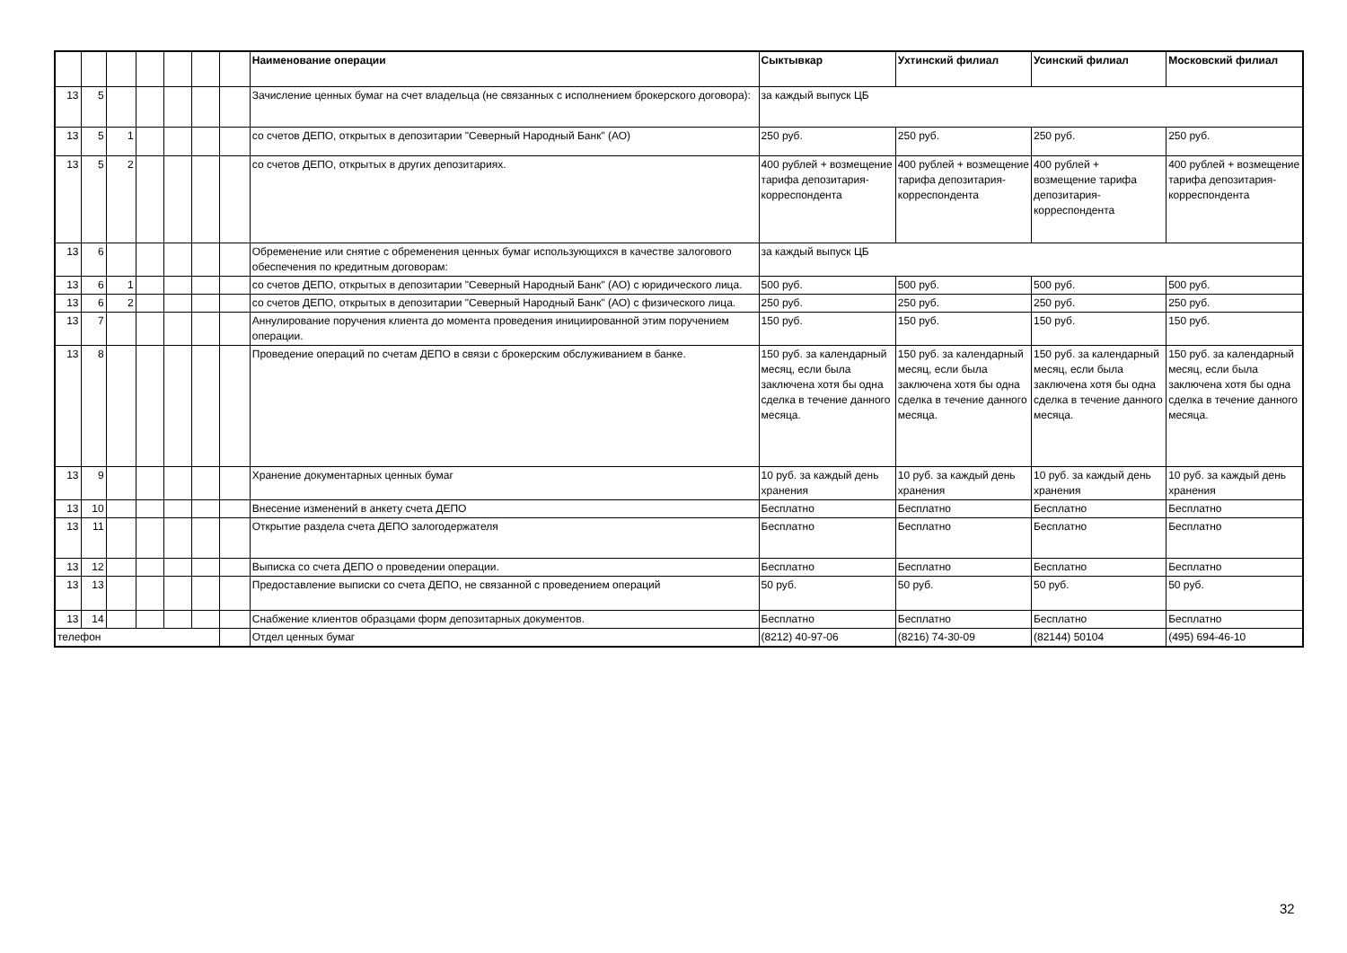| | | | | | | | Наименование операции | Сыктывкар | Ухтинский филиал | Усинский филиал | Московский филиал |
| --- | --- | --- | --- | --- | --- | --- | --- | --- | --- | --- | --- |
| 13 | 5 | | | | | | Зачисление ценных бумаг на счет владельца (не связанных с исполнением брокерского договора): | за каждый выпуск ЦБ | | | |
| 13 | 5 | 1 | | | | | со счетов ДЕПО, открытых в депозитарии "Северный Народный Банк" (АО) | 250 руб. | 250 руб. | 250 руб. | 250 руб. |
| 13 | 5 | 2 | | | | | со счетов ДЕПО, открытых в других депозитариях. | 400 рублей + возмещение тарифа депозитария-корреспондента | 400 рублей + возмещение тарифа депозитария-корреспондента | 400 рублей + возмещение тарифа депозитария-корреспондента | 400 рублей + возмещение тарифа депозитария-корреспондента |
| 13 | 6 | | | | | | Обременение или снятие с обременения ценных бумаг использующихся в качестве залогового обеспечения по кредитным договорам: | за каждый выпуск ЦБ | | | |
| 13 | 6 | 1 | | | | | со счетов ДЕПО, открытых в депозитарии "Северный Народный Банк" (АО) с юридического лица. | 500 руб. | 500 руб. | 500 руб. | 500 руб. |
| 13 | 6 | 2 | | | | | со счетов ДЕПО, открытых в депозитарии "Северный Народный Банк" (АО) с физического лица. | 250 руб. | 250 руб. | 250 руб. | 250 руб. |
| 13 | 7 | | | | | | Аннулирование поручения клиента до момента проведения инициированной этим поручением операции. | 150 руб. | 150 руб. | 150 руб. | 150 руб. |
| 13 | 8 | | | | | | Проведение операций по счетам ДЕПО в связи с брокерским обслуживанием в банке. | 150 руб. за календарный месяц, если была заключена хотя бы одна сделка в течение данного месяца. | 150 руб. за календарный месяц, если была заключена хотя бы одна сделка в течение данного месяца. | 150 руб. за календарный месяц, если была заключена хотя бы одна сделка в течение данного месяца. | 150 руб. за календарный месяц, если была заключена хотя бы одна сделка в течение данного месяца. |
| 13 | 9 | | | | | | Хранение документарных ценных бумаг | 10 руб. за каждый день хранения | 10 руб. за каждый день хранения | 10 руб. за каждый день хранения | 10 руб. за каждый день хранения |
| 13 | 10 | | | | | | Внесение изменений в анкету счета ДЕПО | Бесплатно | Бесплатно | Бесплатно | Бесплатно |
| 13 | 11 | | | | | | Открытие раздела счета ДЕПО залогодержателя | Бесплатно | Бесплатно | Бесплатно | Бесплатно |
| 13 | 12 | | | | | | Выписка со счета ДЕПО о проведении операции. | Бесплатно | Бесплатно | Бесплатно | Бесплатно |
| 13 | 13 | | | | | | Предоставление выписки со счета ДЕПО, не связанной с проведением операций | 50 руб. | 50 руб. | 50 руб. | 50 руб. |
| 13 | 14 | | | | | | Снабжение клиентов образцами форм депозитарных документов. | Бесплатно | Бесплатно | Бесплатно | Бесплатно |
| телефон | | | | | | | Отдел ценных бумаг | (8212) 40-97-06 | (8216) 74-30-09 | (82144) 50104 | (495) 694-46-10 |
32